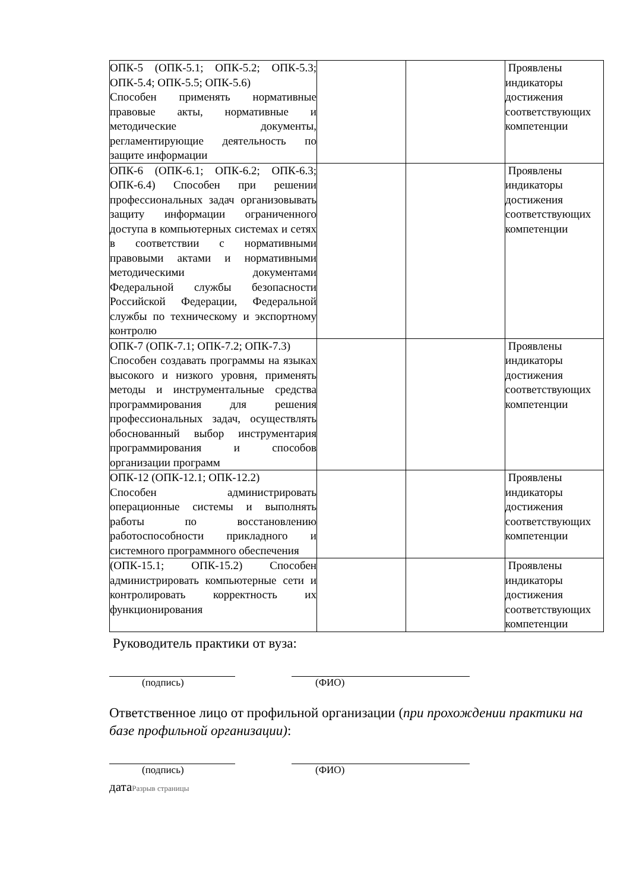| ОПК-5 (ОПК-5.1; ОПК-5.2; ОПК-5.3; ОПК-5.4; ОПК-5.5; ОПК-5.6) Способен применять нормативные правовые акты, нормативные и методические документы, регламентирующие деятельность по защите информации | | | Проявлены индикаторы достижения соответствующих компетенции |
| ОПК-6 (ОПК-6.1; ОПК-6.2; ОПК-6.3; ОПК-6.4) Способен при решении профессиональных задач организовывать защиту информации ограниченного доступа в компьютерных системах и сетях в соответствии с нормативными правовыми актами и нормативными методическими документами Федеральной службы безопасности Российской Федерации, Федеральной службы по техническому и экспортному контролю | | | Проявлены индикаторы достижения соответствующих компетенции |
| ОПК-7 (ОПК-7.1; ОПК-7.2; ОПК-7.3) Способен создавать программы на языках высокого и низкого уровня, применять методы и инструментальные средства программирования для решения профессиональных задач, осуществлять обоснованный выбор инструментария программирования и способов организации программ | | | Проявлены индикаторы достижения соответствующих компетенции |
| ОПК-12 (ОПК-12.1; ОПК-12.2) Способен администрировать операционные системы и выполнять работы по восстановлению работоспособности прикладного и системного программного обеспечения | | | Проявлены индикаторы достижения соответствующих компетенции |
| (ОПК-15.1; ОПК-15.2) Способен администрировать компьютерные сети и контролировать корректность их функционирования | | | Проявлены индикаторы достижения соответствующих компетенции |
Руководитель практики от вуза:
(подпись) (ФИО)
Ответственное лицо от профильной организации (при прохождении практики на базе профильной организации):
(подпись) (ФИО)
датаРазрыв страницы